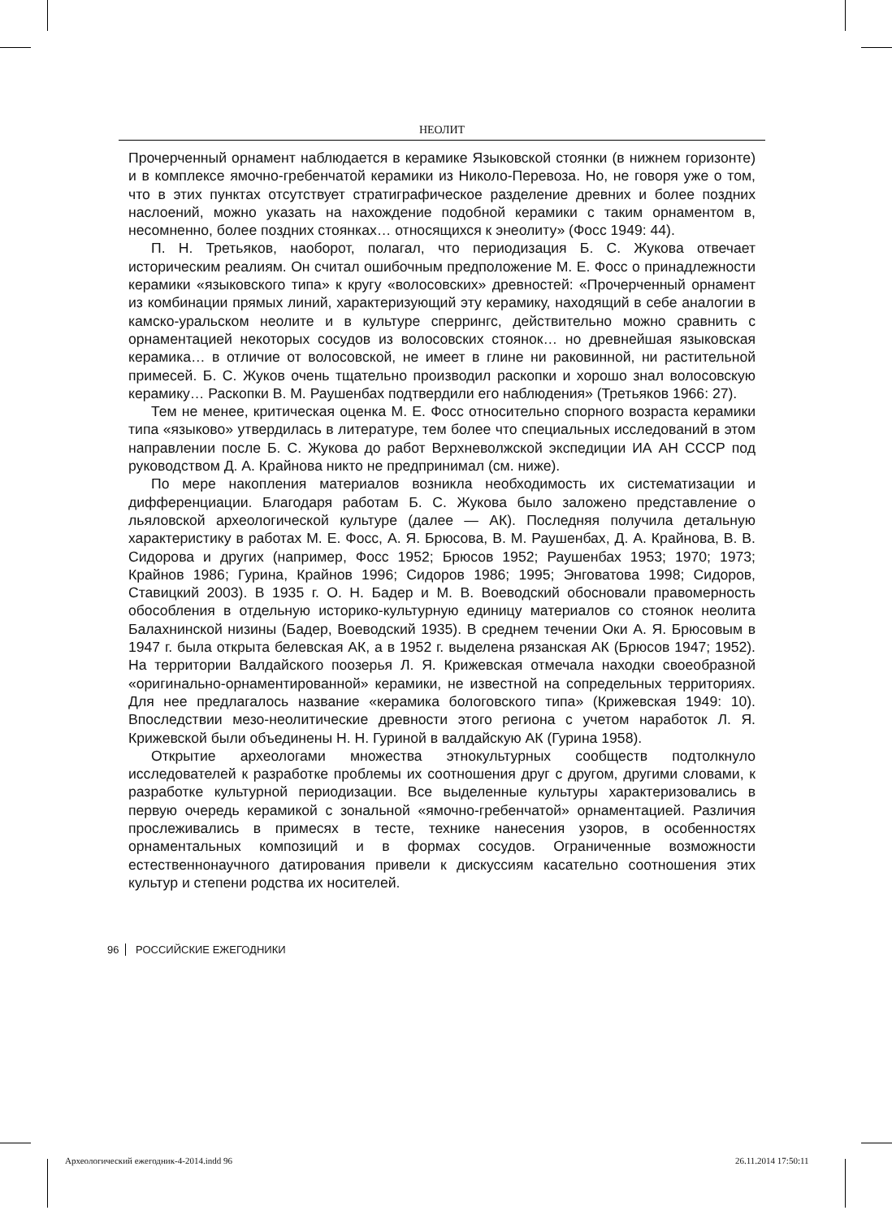НЕОЛИТ
Прочерченный орнамент наблюдается в керамике Языковской стоянки (в нижнем горизонте) и в комплексе ямочно-гребенчатой керамики из Николо-Перевоза. Но, не говоря уже о том, что в этих пунктах отсутствует стратиграфическое разделение древних и более поздних наслоений, можно указать на нахождение подобной керамики с таким орнаментом в, несомненно, более поздних стоянках… относящихся к энеолиту» (Фосс 1949: 44).
П. Н. Третьяков, наоборот, полагал, что периодизация Б. С. Жукова отвечает историческим реалиям. Он считал ошибочным предположение М. Е. Фосс о принадлежности керамики «языковского типа» к кругу «волосовских» древностей: «Прочерченный орнамент из комбинации прямых линий, характеризующий эту керамику, находящий в себе аналогии в камско-уральском неолите и в культуре сперрингс, действительно можно сравнить с орнаментацией некоторых сосудов из волосовских стоянок… но древнейшая языковская керамика… в отличие от волосовской, не имеет в глине ни раковинной, ни растительной примесей. Б. С. Жуков очень тщательно производил раскопки и хорошо знал волосовскую керамику… Раскопки В. М. Раушенбах подтвердили его наблюдения» (Третьяков 1966: 27).
Тем не менее, критическая оценка М. Е. Фосс относительно спорного возраста керамики типа «языково» утвердилась в литературе, тем более что специальных исследований в этом направлении после Б. С. Жукова до работ Верхневолжской экспедиции ИА АН СССР под руководством Д. А. Крайнова никто не предпринимал (см. ниже).
По мере накопления материалов возникла необходимость их систематизации и дифференциации. Благодаря работам Б. С. Жукова было заложено представление о льяловской археологической культуре (далее — АК). Последняя получила детальную характеристику в работах М. Е. Фосс, А. Я. Брюсова, В. М. Раушенбах, Д. А. Крайнова, В. В. Сидорова и других (например, Фосс 1952; Брюсов 1952; Раушенбах 1953; 1970; 1973; Крайнов 1986; Гурина, Крайнов 1996; Сидоров 1986; 1995; Энговатова 1998; Сидоров, Ставицкий 2003). В 1935 г. О. Н. Бадер и М. В. Воеводский обосновали правомерность обособления в отдельную историко-культурную единицу материалов со стоянок неолита Балахнинской низины (Бадер, Воеводский 1935). В среднем течении Оки А. Я. Брюсовым в 1947 г. была открыта белевская АК, а в 1952 г. выделена рязанская АК (Брюсов 1947; 1952). На территории Валдайского поозерья Л. Я. Крижевская отмечала находки своеобразной «оригинально-орнаментированной» керамики, не известной на сопредельных территориях. Для нее предлагалось название «керамика бологовского типа» (Крижевская 1949: 10). Впоследствии мезо-неолитические древности этого региона с учетом наработок Л. Я. Крижевской были объединены Н. Н. Гуриной в валдайскую АК (Гурина 1958).
Открытие археологами множества этнокультурных сообществ подтолкнуло исследователей к разработке проблемы их соотношения друг с другом, другими словами, к разработке культурной периодизации. Все выделенные культуры характеризовались в первую очередь керамикой с зональной «ямочно-гребенчатой» орнаментацией. Различия прослеживались в примесях в тесте, технике нанесения узоров, в особенностях орнаментальных композиций и в формах сосудов. Ограниченные возможности естественнонаучного датирования привели к дискуссиям касательно соотношения этих культур и степени родства их носителей.
96 РОССИЙСКИЕ ЕЖЕГОДНИКИ
Археологический ежегодник-4-2014.indd 96
26.11.2014 17:50:11